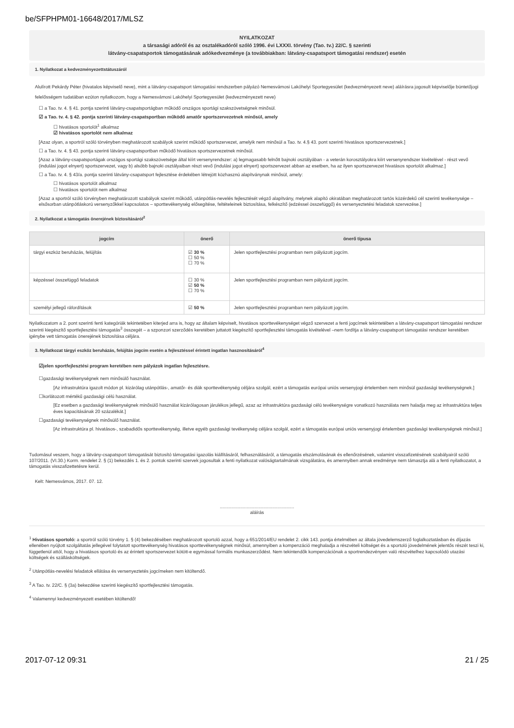be/SFPHPM01-16648/2017/MLSZ
NYILATKOZAT
a társasági adóról és az osztalékadóról szóló 1996. évi LXXXI. törvény (Tao. tv.) 22/C. § szerinti
látvány-csapatsportok támogatásának adókedvezménye (a továbbiakban: látvány-csapatsport támogatási rendszer) esetén
1. Nyilatkozat a kedvezményezettstátuszáról
Alulírott Pekárdy Péter (hivatalos képviselő neve), mint a látvány-csapatsport támogatási rendszerben pályázó Nemesvámosi Lakóhelyi Sportegyesület (kedvezményezett neve) aláírásra jogosult képviselője büntetőjogi felelősségem tudatában ezúton nyilatkozom, hogy a Nemesvámosi Lakóhelyi Sportegyesület (kedvezményezett neve)
☐ a Tao. tv. 4. § 41. pontja szerinti látvány-csapatsportágban működő országos sportági szakszövetségnek minősül.
☑ a Tao. tv. 4. § 42. pontja szerinti látvány-csapatsportban működő amatőr sportszervezetnek minősül, amely
☐ hivatásos sportolót<sup>1</sup> alkalmaz
☑ hivatásos sportolót nem alkalmaz
[Azaz olyan, a sportról szóló törvényben meghatározott szabályok szerint működő sportszervezet, amelyik nem minősül a Tao. tv. 4.§ 43. pont szerinti hivatásos sportszervezetnek.]
☐ a Tao. tv. 4. § 43. pontja szerinti látvány-csapatsportban működő hivatásos sportszervezetnek minősül.
[Azaz a látvány-csapatsportágak országos sportági szakszövetsége által kiírt versenyrendszer: a) legmagasabb felnőtt bajnoki osztályában - a veterán korosztályokra kiírt versenyrendszer kivételével - részt vevő (indulási jogot elnyert) sportszervezet, vagy b) alsóbb bajnoki osztályaiban részt vevő (indulási jogot elnyert) sportszervezet abban az esetben, ha az ilyen sportszervezet hivatásos sportolót alkalmaz.]
☐ a Tao. tv. 4. § 43/a. pontja szerinti látvány-csapatsport fejlesztése érdekében létrejött közhasznú alapítványnak minősül, amely:
☐ hivatásos sportolót alkalmaz
☐ hivatásos sportolót nem alkalmaz
[Azaz a sportról szóló törvényben meghatározott szabályok szerint működő, utánpótlás-nevelés fejlesztését végző alapítvány, melynek alapító okiratában meghatározott tartós közérdekű cél szerinti tevékenysége – elsősorban utánpótláskorú versenyzőkkel kapcsolatos – sporttevékenység elősegítése, feltételeinek biztosítása, felkészítő (edzéssel összefüggő) és versenyeztetési feladatok szervezése.]
2. Nyilatkozat a támogatás önerejének biztosításáról<sup>2</sup>
| jogcím | önerő | önerő típusa |
| --- | --- | --- |
| tárgyi eszköz beruházás, felújítás | ☑ 30 % ☐ 50 % ☐ 70 % | Jelen sportfejlesztési programban nem pályázott jogcím. |
| képzéssel összefüggő feladatok | ☐ 30 % ☑ 50 % ☐ 70 % | Jelen sportfejlesztési programban nem pályázott jogcím. |
| személyi jellegű ráfordítások | ☑ 50 % | Jelen sportfejlesztési programban nem pályázott jogcím. |
Nyilatkozatom a 2. pont szerinti fenti kategóriák tekintetében kiterjed arra is, hogy az általam képviselt, hivatásos sporttevékenységet végző szervezet a fenti jogcímek tekintetében a látvány-csapatsport támogatási rendszer szerinti kiegészítő sportfejlesztési támogatás<sup>3</sup> összegét – a szponzori szerződés keretében juttatott kiegészítő sportfejlesztési támogatás kivételével –nem fordítja a látvány-csapatsport támogatási rendszer keretében igénybe vett támogatás önerejének biztosítása céljára.
3. Nyilatkozat tárgyi eszköz beruházás, felújítás jogcím esetén a fejlesztéssel érintett ingatlan hasznosításáról<sup>4</sup>
☑jelen sportfejlesztési program keretében nem pályázok ingatlan fejlesztésre.
☐gazdasági tevékenységnek nem minősülő használat.
[Az infrastruktúra igazolt módon pl. kizárólag utánpótlás-, amatőr- és diák sporttevékenység céljára szolgál, ezért a támogatás európai uniós versenyjogi értelemben nem minősül gazdasági tevékenységnek.]
☐korlátozott mértékű gazdasági célú használat.
[Ez esetben a gazdasági tevékenységnek minősülő használat kizárólagosan járulékos jellegű, azaz az infrastruktúra gazdasági célú tevékenységre vonatkozó használata nem haladja meg az infrastruktúra teljes éves kapacitásának 20 százalékát.]
☐gazdasági tevékenységnek minősülő használat.
[Az infrastruktúra pl. hivatásos-, szabadidős sporttevékenység, illetve egyéb gazdasági tevékenység céljára szolgál, ezért a támogatás európai uniós versenyjogi értelemben gazdasági tevékenységnek minősül.]
Tudomásul veszem, hogy a látvány-csapatsport támogatását biztosító támogatási igazolás kiállításáról, felhasználásáról, a támogatás elszámolásának és ellenőrzésének, valamint visszafizetésének szabályairól szóló 107/2011. (VI.30.) Korm. rendelet 2. § (1) bekezdés 1. és 2. pontok szerinti szervek jogosultak a fenti nyilatkozat valóságtartalmának vizsgálatára, és amennyiben annak eredménye nem támasztja alá a fenti nyilatkozatot, a támogatás visszafizettetésre kerül.
Kelt: Nemesvámos, 2017. 07. 12.
..........................................................
aláírás
<sup>1</sup> Hivatásos sportoló: a sportról szóló törvény 1. § (4) bekezdésében meghatározott sportoló azzal, hogy a 651/2014/EU rendelet 2. cikk 143. pontja értelmében az általa jövedelemszerző foglalkoztatásban és díjazás ellenében nyújtott szolgáltatás jellegével folytatott sporttevékenység hivatásos sporttevékenységnek minősül, amennyiben a kompenzáció meghaladja a részvételi költséget és a sportoló jövedelmének jelentős részét teszi ki, függetlenül attól, hogy a hivatásos sportoló és az érintett sportszervezet kötött-e egymással formális munkaszerződést. Nem tekintendők kompenzációnak a sportrendezvényen való részvételhez kapcsolódó utazási költségek és szállásköltségek.
<sup>2</sup> Utánpótlás-nevelési feladatok ellátása és versenyeztetés jogcímeken nem kitöltendő.
<sup>3</sup> A Tao. tv. 22/C. § (3a) bekezdése szerinti kiegészítő sportfejlesztési támogatás.
<sup>4</sup> Valamennyi kedvezményezett esetében kitöltendő!
2017-07-12 09:31 21 / 25